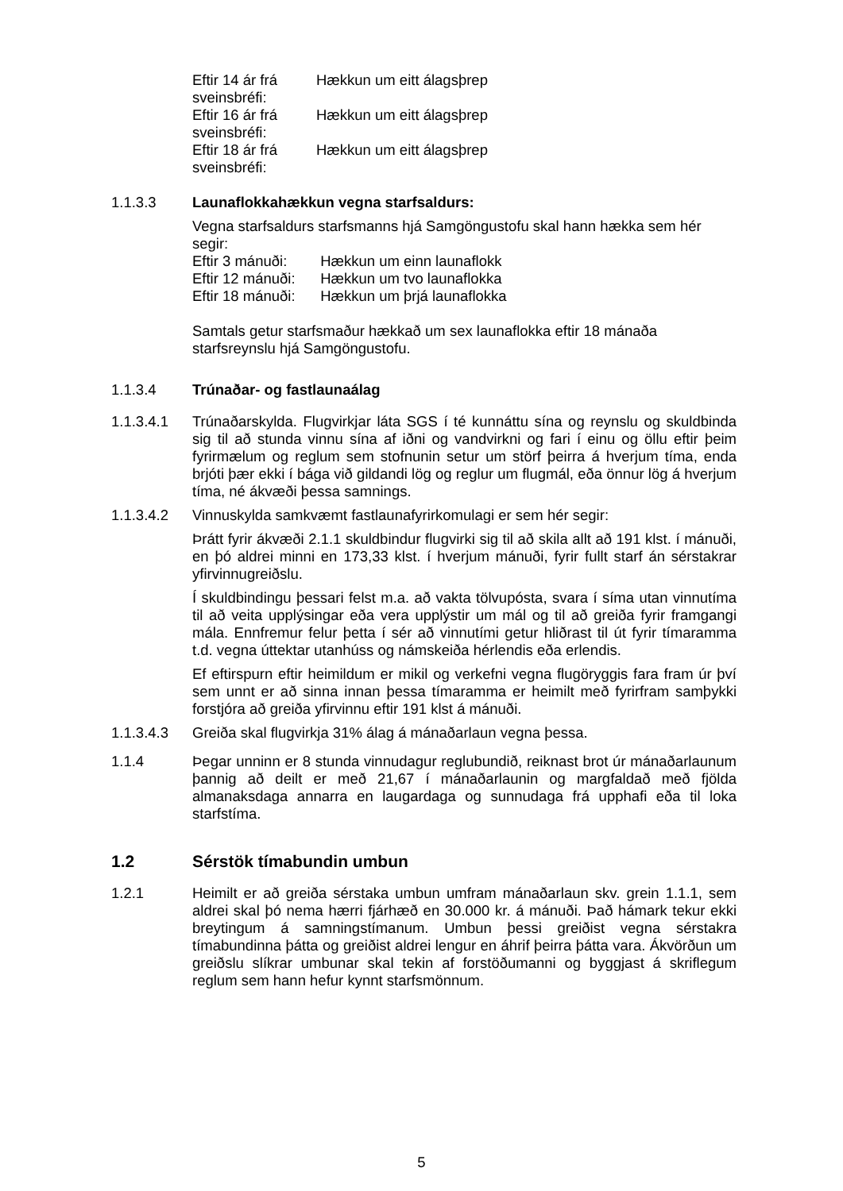Eftir 14 ár frá sveinsbréfi: Hækkun um eitt álagsþrep
Eftir 16 ár frá sveinsbréfi: Hækkun um eitt álagsþrep
Eftir 18 ár frá sveinsbréfi: Hækkun um eitt álagsþrep
1.1.3.3 Launaflokkahækkun vegna starfsaldurs:
Vegna starfsaldurs starfsmanns hjá Samgöngustofu skal hann hækka sem hér segir:
Eftir 3 mánuði: Hækkun um einn launaflokk
Eftir 12 mánuði: Hækkun um tvo launaflokka
Eftir 18 mánuði: Hækkun um þrjá launaflokka
Samtals getur starfsmaður hækkað um sex launaflokka eftir 18 mánaða starfsreynslu hjá Samgöngustofu.
1.1.3.4 Trúnaðar- og fastlaunaálag
1.1.3.4.1 Trúnaðarskylda. Flugvirkjar láta SGS í té kunnáttu sína og reynslu og skuldbinda sig til að stunda vinnu sína af iðni og vandvirkni og fari í einu og öllu eftir þeim fyrirmælum og reglum sem stofnunin setur um störf þeirra á hverjum tíma, enda brjóti þær ekki í bága við gildandi lög og reglur um flugmál, eða önnur lög á hverjum tíma, né ákvæði þessa samnings.
1.1.3.4.2 Vinnuskylda samkvæmt fastlaunafyrirkomulagi er sem hér segir:
Þrátt fyrir ákvæði 2.1.1 skuldbindur flugvirki sig til að skila allt að 191 klst. í mánuði, en þó aldrei minni en 173,33 klst. í hverjum mánuði, fyrir fullt starf án sérstakrar yfirvinnugreiðslu.
Í skuldbindingu þessari felst m.a. að vakta tölvupósta, svara í síma utan vinnutíma til að veita upplýsingar eða vera upplýstir um mál og til að greiða fyrir framgangi mála. Ennfremur felur þetta í sér að vinnutími getur hliðrast til út fyrir tímaramma t.d. vegna úttektar utanhúss og námskeiða hérlendis eða erlendis.
Ef eftirspurn eftir heimildum er mikil og verkefni vegna flugöryggis fara fram úr því sem unnt er að sinna innan þessa tímaramma er heimilt með fyrirfram samþykki forstjóra að greiða yfirvinnu eftir 191 klst á mánuði.
1.1.3.4.3 Greiða skal flugvirkja 31% álag á mánaðarlaun vegna þessa.
1.1.4 Þegar unninn er 8 stunda vinnudagur reglubundið, reiknast brot úr mánaðarlaunum þannig að deilt er með 21,67 í mánaðarlaunin og margfaldað með fjölda almanaksdaga annarra en laugardaga og sunnudaga frá upphafi eða til loka starfstíma.
1.2 Sérstök tímabundin umbun
1.2.1 Heimilt er að greiða sérstaka umbun umfram mánaðarlaun skv. grein 1.1.1, sem aldrei skal þó nema hærri fjárhæð en 30.000 kr. á mánuði. Það hámark tekur ekki breytingum á samningstímanum. Umbun þessi greiðist vegna sérstakra tímabundinna þátta og greiðist aldrei lengur en áhrif þeirra þátta vara. Ákvörðun um greiðslu slíkrar umbunar skal tekin af forstöðumanni og byggjast á skriflegum reglum sem hann hefur kynnt starfsmönnum.
5